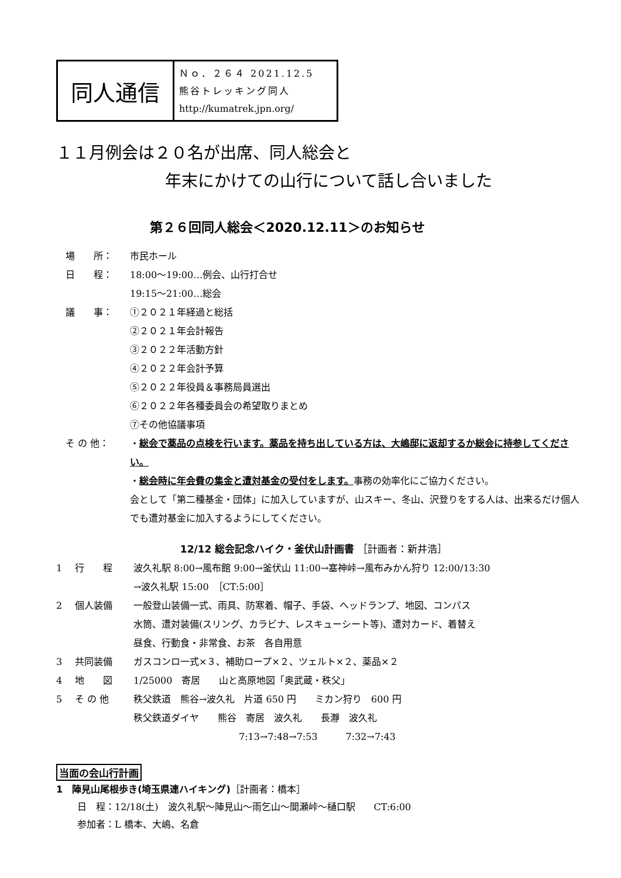同人通信
Ｎｏ．２６４ 2021.12.5
熊谷トレッキング同人
http://kumatrek.jpn.org/
１１月例会は２０名が出席、同人総会と
年末にかけての山行について話し合いました
第２６回同人総会＜2020.12.11＞のお知らせ
場　　所： 市民ホール
日　　程： 18:00～19:00…例会、山行打合せ
19:15～21:00…総会
議　　事： ①２０２１年経過と総括
②２０２１年会計報告
③２０２２年活動方針
④２０２２年会計予算
⑤２０２２年役員＆事務局員選出
⑥２０２２年各種委員会の希望取りまとめ
⑦その他協議事項
そ の 他： ・総会で薬品の点検を行います。薬品を持ち出している方は、大嶋邸に返却するか総会に持参してください。
・総会時に年会費の集金と遭対基金の受付をします。事務の効率化にご協力ください。
会として「第二種基金・団体」に加入していますが、山スキー、冬山、沢登りをする人は、出来るだけ個人でも遭対基金に加入するようにしてください。
12/12 総会記念ハイク・釜伏山計画書 ［計画者：新井浩］
1 行　　程 波久礼駅 8:00→風布館 9:00→釜伏山 11:00→塞神峠→風布みかん狩り 12:00/13:30
→波久礼駅 15:00　［CT:5:00］
2 個人装備 一般登山装備一式、雨具、防寒着、帽子、手袋、ヘッドランプ、地図、コンパス
水筒、遭対装備(スリング、カラビナ、レスキューシート等)、遭対カード、着替え
昼食、行動食・非常食、お茶　各自用意
3 共同装備 ガスコンロ一式×３、補助ロープ×２、ツェルト×２、薬品×２
4 地　　図 1/25000　寄居　　山と高原地図「奥武蔵・秩父」
5 そ の 他 秩父鉄道　熊谷→波久礼　片道 650 円　　ミカン狩り　600 円
秩父鉄道ダイヤ　　熊谷　寄居　波久礼　　長瀞　波久礼
7:13→7:48→7:53　　　7:32→7:43
当面の会山行計画
1　陣見山尾根歩き(埼玉県連ハイキング)［計画者：橋本］
日　程：12/18(土)　波久礼駅～陣見山～雨乞山～間瀬峠～樋口駅　　CT:6:00
参加者：L 橋本、大嶋、名倉